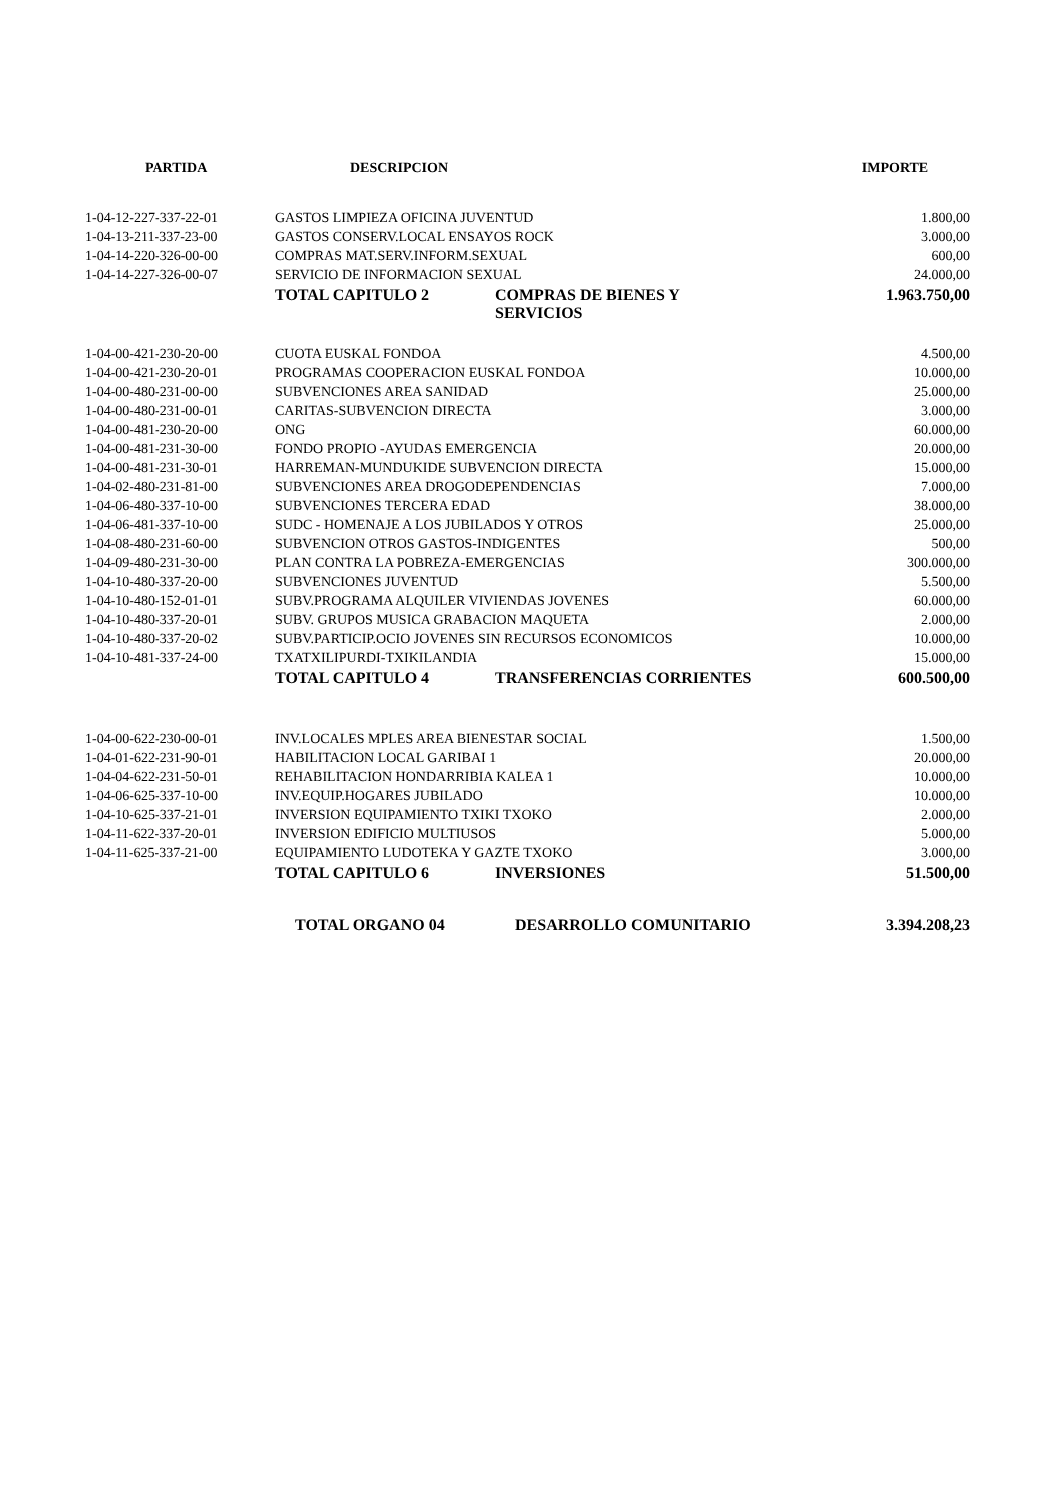| PARTIDA | DESCRIPCION | | IMPORTE |
| --- | --- | --- | --- |
| 1-04-12-227-337-22-01 | GASTOS LIMPIEZA OFICINA JUVENTUD | | 1.800,00 |
| 1-04-13-211-337-23-00 | GASTOS CONSERV.LOCAL ENSAYOS ROCK | | 3.000,00 |
| 1-04-14-220-326-00-00 | COMPRAS MAT.SERV.INFORM.SEXUAL | | 600,00 |
| 1-04-14-227-326-00-07 | SERVICIO DE INFORMACION SEXUAL | | 24.000,00 |
| | TOTAL CAPITULO 2 | COMPRAS DE BIENES Y SERVICIOS | 1.963.750,00 |
| 1-04-00-421-230-20-00 | CUOTA EUSKAL FONDOA | | 4.500,00 |
| 1-04-00-421-230-20-01 | PROGRAMAS COOPERACION EUSKAL FONDOA | | 10.000,00 |
| 1-04-00-480-231-00-00 | SUBVENCIONES AREA SANIDAD | | 25.000,00 |
| 1-04-00-480-231-00-01 | CARITAS-SUBVENCION DIRECTA | | 3.000,00 |
| 1-04-00-481-230-20-00 | ONG | | 60.000,00 |
| 1-04-00-481-231-30-00 | FONDO PROPIO -AYUDAS EMERGENCIA | | 20.000,00 |
| 1-04-00-481-231-30-01 | HARREMAN-MUNDUKIDE SUBVENCION DIRECTA | | 15.000,00 |
| 1-04-02-480-231-81-00 | SUBVENCIONES AREA DROGODEPENDENCIAS | | 7.000,00 |
| 1-04-06-480-337-10-00 | SUBVENCIONES TERCERA EDAD | | 38.000,00 |
| 1-04-06-481-337-10-00 | SUDC - HOMENAJE A LOS JUBILADOS Y OTROS | | 25.000,00 |
| 1-04-08-480-231-60-00 | SUBVENCION OTROS GASTOS-INDIGENTES | | 500,00 |
| 1-04-09-480-231-30-00 | PLAN CONTRA LA POBREZA-EMERGENCIAS | | 300.000,00 |
| 1-04-10-480-337-20-00 | SUBVENCIONES JUVENTUD | | 5.500,00 |
| 1-04-10-480-152-01-01 | SUBV.PROGRAMA ALQUILER VIVIENDAS JOVENES | | 60.000,00 |
| 1-04-10-480-337-20-01 | SUBV. GRUPOS MUSICA GRABACION MAQUETA | | 2.000,00 |
| 1-04-10-480-337-20-02 | SUBV.PARTICIP.OCIO JOVENES SIN RECURSOS ECONOMICOS | | 10.000,00 |
| 1-04-10-481-337-24-00 | TXATXILIPURDI-TXIKILANDIA | | 15.000,00 |
| | TOTAL CAPITULO 4 | TRANSFERENCIAS CORRIENTES | 600.500,00 |
| 1-04-00-622-230-00-01 | INV.LOCALES MPLES AREA BIENESTAR SOCIAL | | 1.500,00 |
| 1-04-01-622-231-90-01 | HABILITACION LOCAL GARIBAI 1 | | 20.000,00 |
| 1-04-04-622-231-50-01 | REHABILITACION HONDARRIBIA KALEA 1 | | 10.000,00 |
| 1-04-06-625-337-10-00 | INV.EQUIP.HOGARES JUBILADO | | 10.000,00 |
| 1-04-10-625-337-21-01 | INVERSION EQUIPAMIENTO TXIKI TXOKO | | 2.000,00 |
| 1-04-11-622-337-20-01 | INVERSION EDIFICIO MULTIUSOS | | 5.000,00 |
| 1-04-11-625-337-21-00 | EQUIPAMIENTO LUDOTEKA Y GAZTE TXOKO | | 3.000,00 |
| | TOTAL CAPITULO 6 | INVERSIONES | 51.500,00 |
| | TOTAL ORGANO 04 | DESARROLLO COMUNITARIO | 3.394.208,23 |